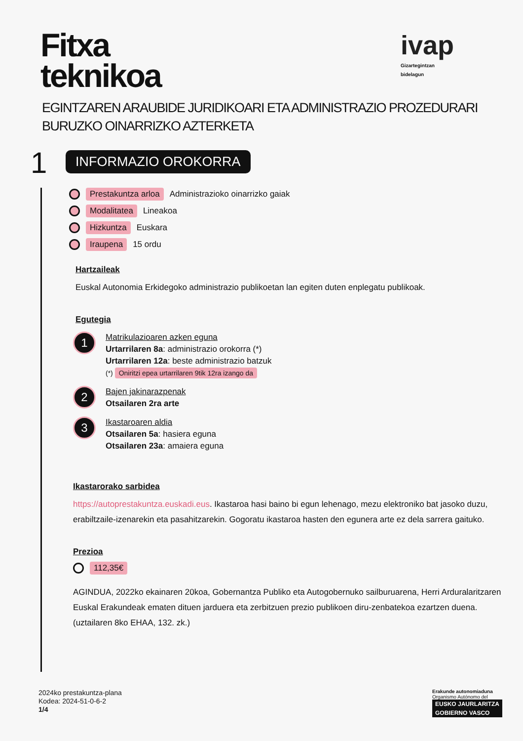Fitxa
teknikoa
ivap
Gizartegintzan
bidelagun
EGINTZAREN ARAUBIDE JURIDIKOARI ETA ADMINISTRAZIO PROZEDURARI BURUZKO OINARRIZKO AZTERKETA
1 INFORMAZIO OROKORRA
Prestakuntza arloa Administrazioko oinarrizko gaiak
Modalitatea Lineakoa
Hizkuntza Euskara
Iraupena 15 ordu
Hartzaileak
Euskal Autonomia Erkidegoko administrazio publikoetan lan egiten duten enplegatu publikoak.
Egutegia
1
Matrikulazioaren azken eguna
Urtarrilaren 8a: administrazio orokorra (*)
Urtarrilaren 12a: beste administrazio batzuk
(*) Oniritzi epea urtarrilaren 9tik 12ra izango da
2
Bajen jakinarazpenak
Otsailaren 2ra arte
3
Ikastaroaren aldia
Otsailaren 5a: hasiera eguna
Otsailaren 23a: amaiera eguna
Ikastarorako sarbidea
https://autoprestakuntza.euskadi.eus. Ikastaroa hasi baino bi egun lehenago, mezu elektroniko bat jasoko duzu, erabiltzaile-izenarekin eta pasahitzarekin. Gogoratu ikastaroa hasten den egunera arte ez dela sarrera gaituko.
Prezioa
112,35€
AGINDUA, 2022ko ekainaren 20koa, Gobernantza Publiko eta Autogobernuko sailburuarena, Herri Arduralaritzaren Euskal Erakundeak ematen dituen jarduera eta zerbitzuen prezio publikoen diru-zenbatekoa ezartzen duena.(uztailaren 8ko EHAA, 132. zk.)
2024ko prestakuntza-plana
Kodea: 2024-51-0-6-2
1/4
Erakunde autonomiaduna
Organismo Autónomo del
EUSKO JAURLARITZA
GOBIERNO VASCO